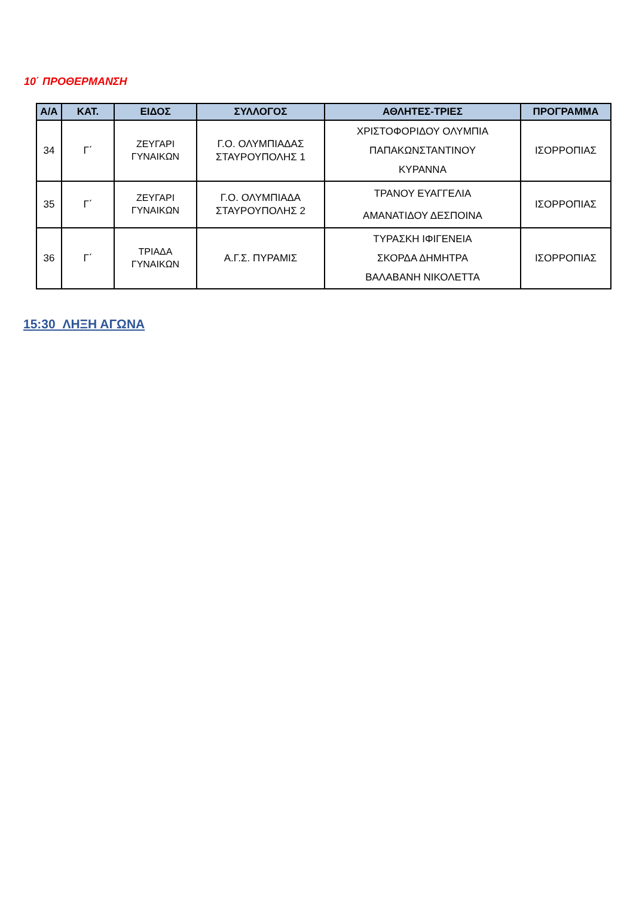10΄ ΠΡΟΘΕΡΜΑΝΣΗ
| Α/Α | ΚΑΤ. | ΕΙΔΟΣ | ΣΥΛΛΟΓΟΣ | ΑΘΛΗΤΕΣ-ΤΡΙΕΣ | ΠΡΟΓΡΑΜΜΑ |
| --- | --- | --- | --- | --- | --- |
| 34 | Γ΄ | ΖΕΥΓΑΡΙ ΓΥΝΑΙΚΩΝ | Γ.Ο. ΟΛΥΜΠΙΑΔΑΣ ΣΤΑΥΡΟΥΠΟΛΗΣ 1 | ΧΡΙΣΤΟΦΟΡΙΔΟΥ ΟΛΥΜΠΙΑ ΠΑΠΑΚΩΝΣΤΑΝΤΙΝΟΥ ΚΥΡΑΝΝΑ | ΙΣΟΡΡΟΠΙΑΣ |
| 35 | Γ΄ | ΖΕΥΓΑΡΙ ΓΥΝΑΙΚΩΝ | Γ.Ο. ΟΛΥΜΠΙΑΔΑ ΣΤΑΥΡΟΥΠΟΛΗΣ 2 | ΤΡΑΝΟΥ ΕΥΑΓΓΕΛΙΑ ΑΜΑΝΑΤΙΔΟΥ ΔΕΣΠΟΙΝΑ | ΙΣΟΡΡΟΠΙΑΣ |
| 36 | Γ΄ | ΤΡΙΑΔΑ ΓΥΝΑΙΚΩΝ | Α.Γ.Σ. ΠΥΡΑΜΙΣ | ΤΥΡΑΣΚΗ ΙΦΙΓΕΝΕΙΑ ΣΚΟΡΔΑ ΔΗΜΗΤΡΑ ΒΑΛΑΒΑΝΗ ΝΙΚΟΛΕΤΤΑ | ΙΣΟΡΡΟΠΙΑΣ |
15:30 ΛΗΞΗ ΑΓΩΝΑ